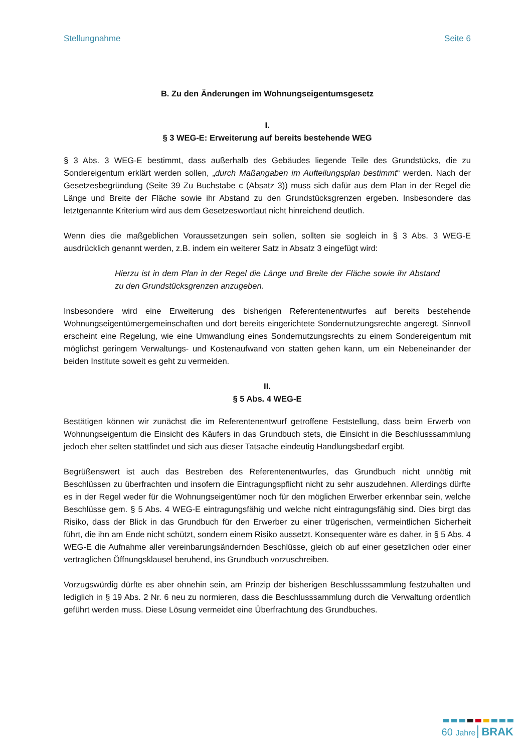Stellungnahme Seite 6
B. Zu den Änderungen im Wohnungseigentumsgesetz
I.
§ 3 WEG-E: Erweiterung auf bereits bestehende WEG
§ 3 Abs. 3 WEG-E bestimmt, dass außerhalb des Gebäudes liegende Teile des Grundstücks, die zu Sondereigentum erklärt werden sollen, „durch Maßangaben im Aufteilungsplan bestimmt“ werden. Nach der Gesetzesbegründung (Seite 39 Zu Buchstabe c (Absatz 3)) muss sich dafür aus dem Plan in der Regel die Länge und Breite der Fläche sowie ihr Abstand zu den Grundstücksgrenzen ergeben. Insbesondere das letztgenannte Kriterium wird aus dem Gesetzeswortlaut nicht hinreichend deutlich.
Wenn dies die maßgeblichen Voraussetzungen sein sollen, sollten sie sogleich in § 3 Abs. 3 WEG-E ausdrücklich genannt werden, z.B. indem ein weiterer Satz in Absatz 3 eingefügt wird:
Hierzu ist in dem Plan in der Regel die Länge und Breite der Fläche sowie ihr Abstand zu den Grundstücksgrenzen anzugeben.
Insbesondere wird eine Erweiterung des bisherigen Referentenentwurfes auf bereits bestehende Wohnungseigentümergemeinschaften und dort bereits eingerichtete Sondernutzungsrechte angeregt. Sinnvoll erscheint eine Regelung, wie eine Umwandlung eines Sondernutzungsrechts zu einem Sondereigentum mit möglichst geringem Verwaltungs- und Kostenaufwand von statten gehen kann, um ein Nebeneinander der beiden Institute soweit es geht zu vermeiden.
II.
§ 5 Abs. 4 WEG-E
Bestätigen können wir zunächst die im Referentenentwurf getroffene Feststellung, dass beim Erwerb von Wohnungseigentum die Einsicht des Käufers in das Grundbuch stets, die Einsicht in die Beschlusssammlung jedoch eher selten stattfindet und sich aus dieser Tatsache eindeutig Handlungsbedarf ergibt.
Begrüßenswert ist auch das Bestreben des Referentenentwurfes, das Grundbuch nicht unnötig mit Beschlüssen zu überfrachten und insofern die Eintragungspflicht nicht zu sehr auszudehnen. Allerdings dürfte es in der Regel weder für die Wohnungseigentümer noch für den möglichen Erwerber erkennbar sein, welche Beschlüsse gem. § 5 Abs. 4 WEG-E eintragungsfähig und welche nicht eintragungsfähig sind. Dies birgt das Risiko, dass der Blick in das Grundbuch für den Erwerber zu einer trügerischen, vermeintlichen Sicherheit führt, die ihn am Ende nicht schützt, sondern einem Risiko aussetzt. Konsequenter wäre es daher, in § 5 Abs. 4 WEG-E die Aufnahme aller vereinbarungsändernden Beschlüsse, gleich ob auf einer gesetzlichen oder einer vertraglichen Öffnungsklausel beruhend, ins Grundbuch vorzuschreiben.
Vorzugswürdig dürfte es aber ohnehin sein, am Prinzip der bisherigen Beschlusssammlung festzuhalten und lediglich in § 19 Abs. 2 Nr. 6 neu zu normieren, dass die Beschlusssammlung durch die Verwaltung ordentlich geführt werden muss. Diese Lösung vermeidet eine Überfrachtung des Grundbuches.
60 Jahre BRAK